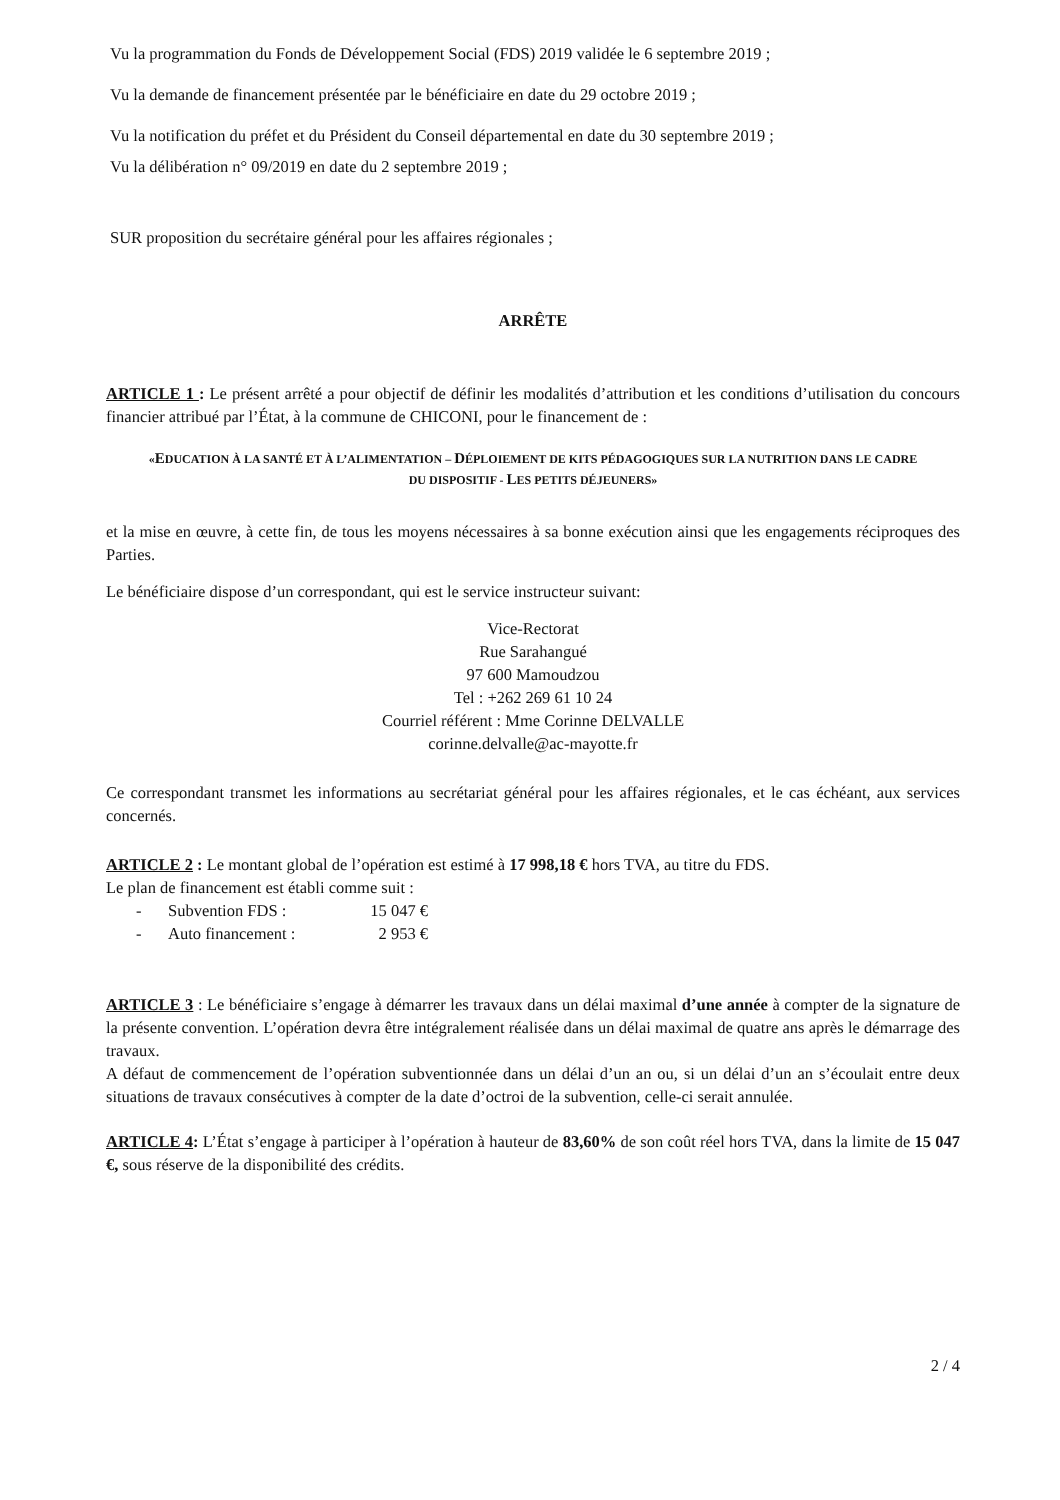Vu la programmation du Fonds de Développement Social (FDS) 2019 validée le 6 septembre 2019 ;
Vu la demande de financement présentée par le bénéficiaire en date du 29 octobre 2019 ;
Vu la notification du préfet et du Président du Conseil départemental en date du 30 septembre 2019 ;
Vu la délibération n° 09/2019 en date du 2 septembre 2019 ;
SUR proposition du secrétaire général pour les affaires régionales ;
ARRÊTE
ARTICLE 1 : Le présent arrêté a pour objectif de définir les modalités d’attribution et les conditions d’utilisation du concours financier attribué par l’État, à la commune de CHICONI, pour le financement de :
«EDUCATION À LA SANTÉ ET À L’ALIMENTATION – DÉPLOIEMENT DE KITS PÉDAGOGIQUES SUR LA NUTRITION DANS LE CADRE DU DISPOSITIF - LES PETITS DÉJEUNERS»
et la mise en œuvre, à cette fin, de tous les moyens nécessaires à sa bonne exécution ainsi que les engagements réciproques des Parties.
Le bénéficiaire dispose d’un correspondant, qui est le service instructeur suivant:
Vice-Rectorat
Rue Sarahangué
97 600 Mamoudzou
Tel : +262 269 61 10 24
Courriel référent : Mme Corinne DELVALLE
corinne.delvalle@ac-mayotte.fr
Ce correspondant transmet les informations au secrétariat général pour les affaires régionales, et le cas échéant, aux services concernés.
ARTICLE 2 : Le montant global de l’opération est estimé à 17 998,18 € hors TVA, au titre du FDS.
Le plan de financement est établi comme suit :
- Subvention FDS : 15 047 €
- Auto financement : 2 953 €
ARTICLE 3 : Le bénéficiaire s’engage à démarrer les travaux dans un délai maximal d’une année à compter de la signature de la présente convention. L’opération devra être intégralement réalisée dans un délai maximal de quatre ans après le démarrage des travaux.
A défaut de commencement de l’opération subventionnée dans un délai d’un an ou, si un délai d’un an s’écoulait entre deux situations de travaux consécutives à compter de la date d’octroi de la subvention, celle-ci serait annulée.
ARTICLE 4: L’État s’engage à participer à l’opération à hauteur de 83,60% de son coût réel hors TVA, dans la limite de 15 047 €, sous réserve de la disponibilité des crédits.
2 / 4